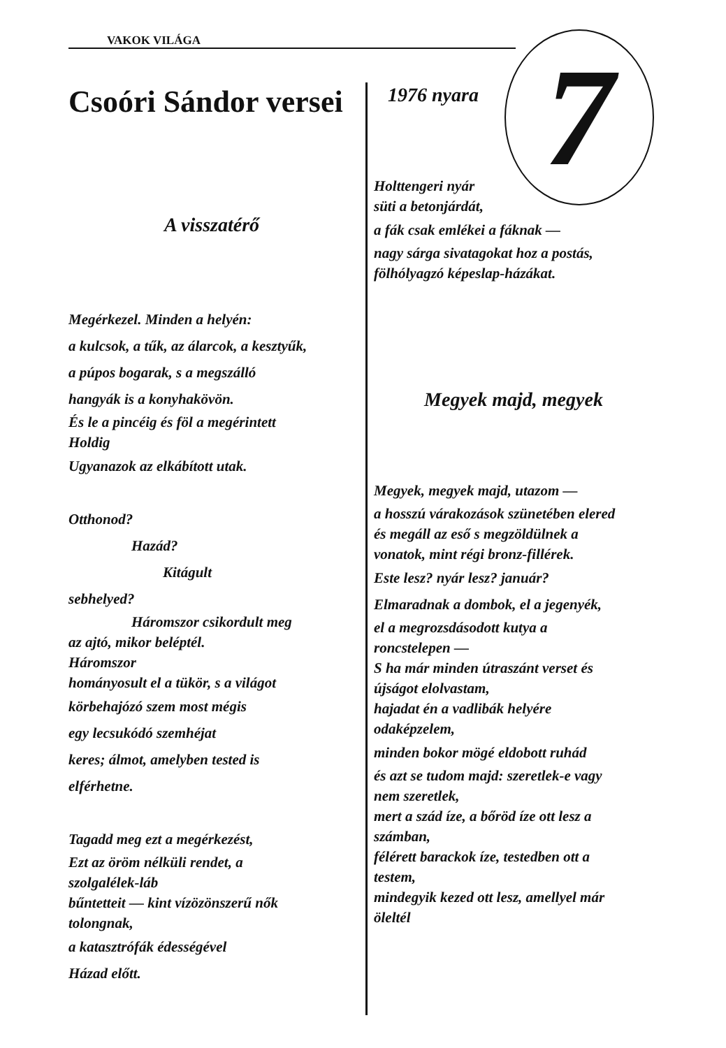VAKOK VILÁGA 7
Csoóri Sándor versei
A visszatérő
Megérkezel. Minden a helyén:
a kulcsok, a tűk, az álarcok, a kesztyűk,
a púpos bogarak, s a megszálló
hangyák is a konyhakövön.
És le a pincéig és föl a megérintett
Holdig
Ugyanazok az elkábított utak.
Otthonod?
Hazád?
Kitágult
sebhelyed?
Háromszor csikordult meg
az ajtó, mikor beléptél.
Háromszor
hományosult el a tükör, s a világot
körbehajózó szem most mégis
egy lecsukódó szemhéjat
keres; álmot, amelyben tested is
elférhetne.
Tagadd meg ezt a megérkezést,
Ezt az öröm nélküli rendet, a
szolgalélek-láb
bűntetteit — kint vízözönszerű nők
tolongnak,
a katasztrófák édességével
Házad előtt.
1976 nyara
Holttengeri nyár
süti a betonjárdát,
a fák csak emlékei a fáknak —
nagy sárga sivatagokat hoz a postás,
fölhólyagzó képeslap-házákat.
Megyek majd, megyek
Megyek, megyek majd, utazom —
a hosszú várakozások szünetében elered
és megáll az eső s megzöldülnek a
vonatok, mint régi bronz-fillérek.
Este lesz? nyár lesz? január?
Elmaradnak a dombok, el a jegenyék,
el a megrozsdásodott kutya a
roncstelepen —
S ha már minden útraszánt verset és
újságot elolvastam,
hajadat én a vadlibák helyére
odaképzelem,
minden bokor mögé eldobott ruhád
és azt se tudom majd: szeretlek-e vagy
nem szeretlek,
mert a szád íze, a bőröd íze ott lesz a
számban,
félérett barackok íze, testedben ott a
testem,
mindegyik kezed ott lesz, amellyel már
öleltél